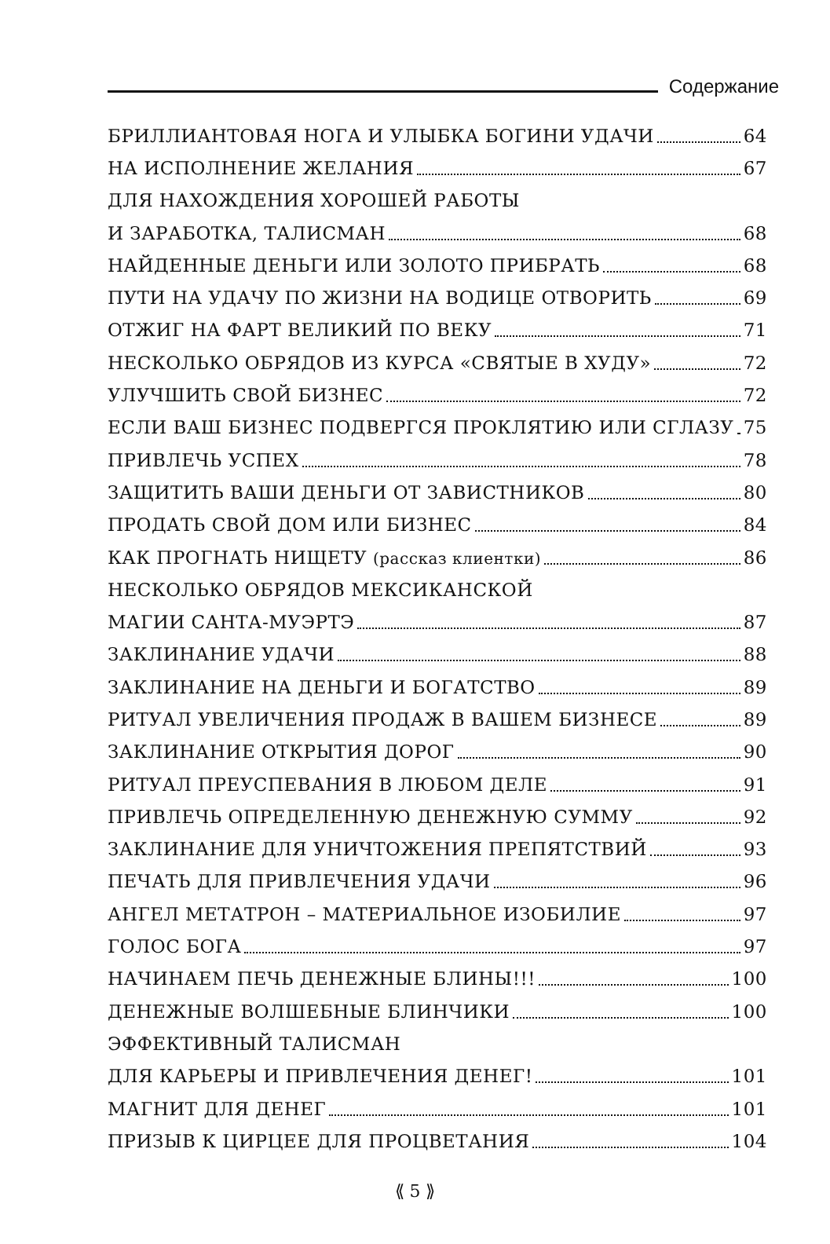Содержание
БРИЛЛИАНТОВАЯ НОГА И УЛЫБКА БОГИНИ УДАЧИ 64
НА ИСПОЛНЕНИЕ ЖЕЛАНИЯ 67
ДЛЯ НАХОЖДЕНИЯ ХОРОШЕЙ РАБОТЫ
И ЗАРАБОТКА, ТАЛИСМАН 68
НАЙДЕННЫЕ ДЕНЬГИ ИЛИ ЗОЛОТО ПРИБРАТЬ 68
ПУТИ НА УДАЧУ ПО ЖИЗНИ НА ВОДИЦЕ ОТВОРИТЬ 69
ОТЖИГ НА ФАРТ ВЕЛИКИЙ ПО ВЕКУ 71
НЕСКОЛЬКО ОБРЯДОВ ИЗ КУРСА «СВЯТЫЕ В ХУДУ» 72
УЛУЧШИТЬ СВОЙ БИЗНЕС 72
ЕСЛИ ВАШ БИЗНЕС ПОДВЕРГСЯ ПРОКЛЯТИЮ ИЛИ СГЛАЗУ 75
ПРИВЛЕЧЬ УСПЕХ 78
ЗАЩИТИТЬ ВАШИ ДЕНЬГИ ОТ ЗАВИСТНИКОВ 80
ПРОДАТЬ СВОЙ ДОМ ИЛИ БИЗНЕС 84
КАК ПРОГНАТЬ НИЩЕТУ (рассказ клиентки) 86
НЕСКОЛЬКО ОБРЯДОВ МЕКСИКАНСКОЙ
МАГИИ САНТА-МУЭРТЭ 87
ЗАКЛИНАНИЕ УДАЧИ 88
ЗАКЛИНАНИЕ НА ДЕНЬГИ И БОГАТСТВО 89
РИТУАЛ УВЕЛИЧЕНИЯ ПРОДАЖ В ВАШЕМ БИЗНЕСЕ 89
ЗАКЛИНАНИЕ ОТКРЫТИЯ ДОРОГ 90
РИТУАЛ ПРЕУСПЕВАНИЯ В ЛЮБОМ ДЕЛЕ 91
ПРИВЛЕЧЬ ОПРЕДЕЛЕННУЮ ДЕНЕЖНУЮ СУММУ 92
ЗАКЛИНАНИЕ ДЛЯ УНИЧТОЖЕНИЯ ПРЕПЯТСТВИЙ 93
ПЕЧАТЬ ДЛЯ ПРИВЛЕЧЕНИЯ УДАЧИ 96
АНГЕЛ МЕТАТРОН – МАТЕРИАЛЬНОЕ ИЗОБИЛИЕ 97
ГОЛОС БОГА 97
НАЧИНАЕМ ПЕЧЬ ДЕНЕЖНЫЕ БЛИНЫ!!! 100
ДЕНЕЖНЫЕ ВОЛШЕБНЫЕ БЛИНЧИКИ 100
ЭФФЕКТИВНЫЙ ТАЛИСМАН
ДЛЯ КАРЬЕРЫ И ПРИВЛЕЧЕНИЯ ДЕНЕГ! 101
МАГНИТ ДЛЯ ДЕНЕГ 101
ПРИЗЫВ К ЦИРЦЕЕ ДЛЯ ПРОЦВЕТАНИЯ 104
⟪ 5 ⟫